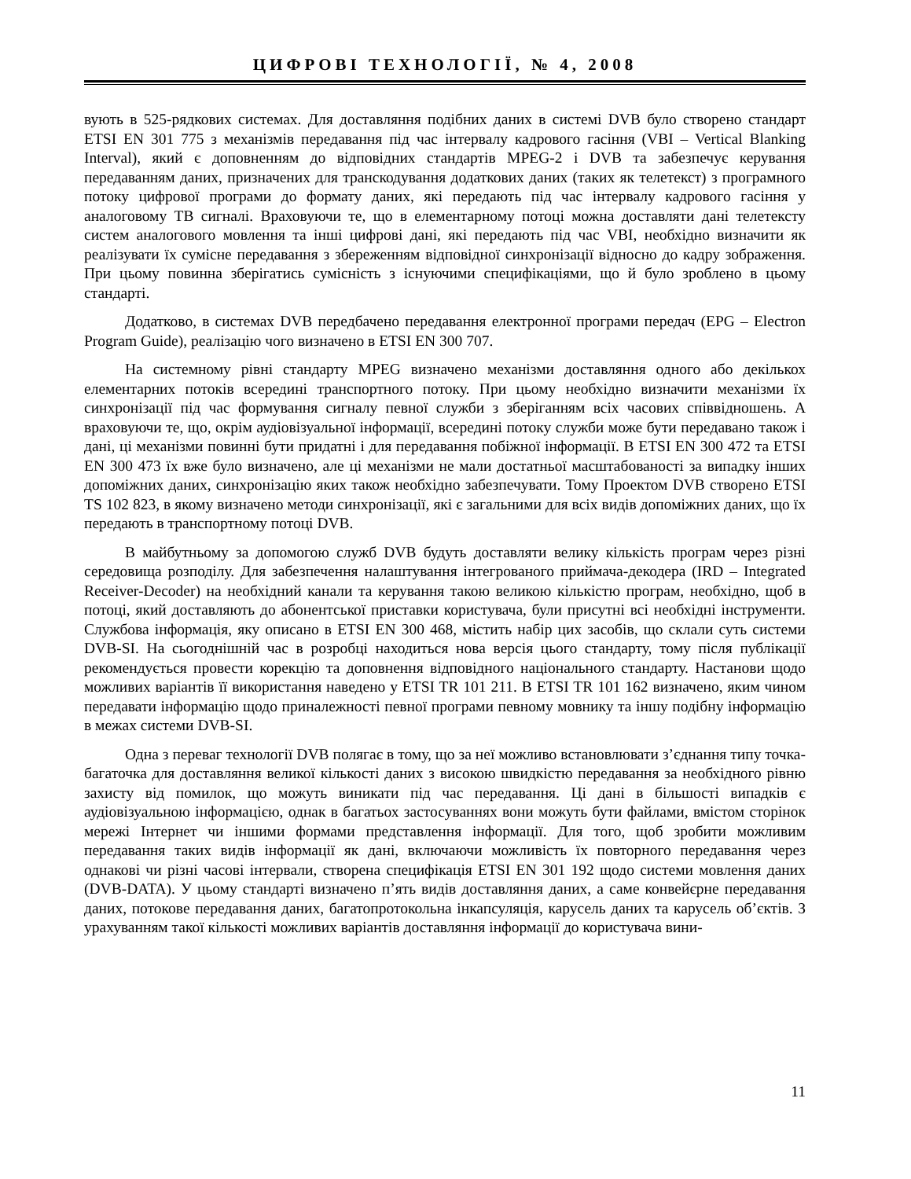ЦИФРОВІ ТЕХНОЛОГІЇ, № 4, 2008
вують в 525-рядкових системах. Для доставляння подібних даних в системі DVB було створено стандарт ETSI EN 301 775 з механізмів передавання під час інтервалу кадрового гасіння (VBI – Vertical Blanking Interval), який є доповненням до відповідних стандартів MPEG-2 і DVB та забезпечує керування передаванням даних, призначених для транскодування додаткових даних (таких як телетекст) з програмного потоку цифрової програми до формату даних, які передають під час інтервалу кадрового гасіння у аналоговому ТВ сигналі. Враховуючи те, що в елементарному потоці можна доставляти дані телетексту систем аналогового мовлення та інші цифрові дані, які передають під час VBI, необхідно визначити як реалізувати їх сумісне передавання з збереженням відповідної синхронізації відносно до кадру зображення. При цьому повинна зберігатись сумісність з існуючими специфікаціями, що й було зроблено в цьому стандарті.
Додатково, в системах DVB передбачено передавання електронної програми передач (EPG – Electron Program Guide), реалізацію чого визначено в ETSI EN 300 707.
На системному рівні стандарту MPEG визначено механізми доставляння одного або декількох елементарних потоків всередині транспортного потоку. При цьому необхідно визначити механізми їх синхронізації під час формування сигналу певної служби з зберіганням всіх часових співвідношень. А враховуючи те, що, окрім аудіовізуальної інформації, всередині потоку служби може бути передавано також і дані, ці механізми повинні бути придатні і для передавання побіжної інформації. В ETSI EN 300 472 та ETSI EN 300 473 їх вже було визначено, але ці механізми не мали достатньої масштабованості за випадку інших допоміжних даних, синхронізацію яких також необхідно забезпечувати. Тому Проектом DVB створено ETSI TS 102 823, в якому визначено методи синхронізації, які є загальними для всіх видів допоміжних даних, що їх передають в транспортному потоці DVB.
В майбутньому за допомогою служб DVB будуть доставляти велику кількість програм через різні середовища розподілу. Для забезпечення налаштування інтегрованого приймача-декодера (IRD – Integrated Receiver-Decoder) на необхідний канали та керування такою великою кількістю програм, необхідно, щоб в потоці, який доставляють до абонентської приставки користувача, були присутні всі необхідні інструменти. Службова інформація, яку описано в ETSI EN 300 468, містить набір цих засобів, що склали суть системи DVB-SI. На сьогоднішній час в розробці находиться нова версія цього стандарту, тому після публікації рекомендується провести корекцію та доповнення відповідного національного стандарту. Настанови щодо можливих варіантів її використання наведено у ETSI TR 101 211. В ETSI TR 101 162 визначено, яким чином передавати інформацію щодо приналежності певної програми певному мовнику та іншу подібну інформацію в межах системи DVB-SI.
Одна з переваг технології DVB полягає в тому, що за неї можливо встановлювати з’єднання типу точка-багаточка для доставляння великої кількості даних з високою швидкістю передавання за необхідного рівню захисту від помилок, що можуть виникати під час передавання. Ці дані в більшості випадків є аудіовізуальною інформацією, однак в багатьох застосуваннях вони можуть бути файлами, вмістом сторінок мережі Інтернет чи іншими формами представлення інформації. Для того, щоб зробити можливим передавання таких видів інформації як дані, включаючи можливість їх повторного передавання через однакові чи різні часові інтервали, створена специфікація ETSI EN 301 192 щодо системи мовлення даних (DVB-DATA). У цьому стандарті визначено п’ять видів доставляння даних, а саме конвейєрне передавання даних, потокове передавання даних, багатопротокольна інкапсуляція, карусель даних та карусель об’єктів. З урахуванням такої кількості можливих варіантів доставляння інформації до користувача вини-
11